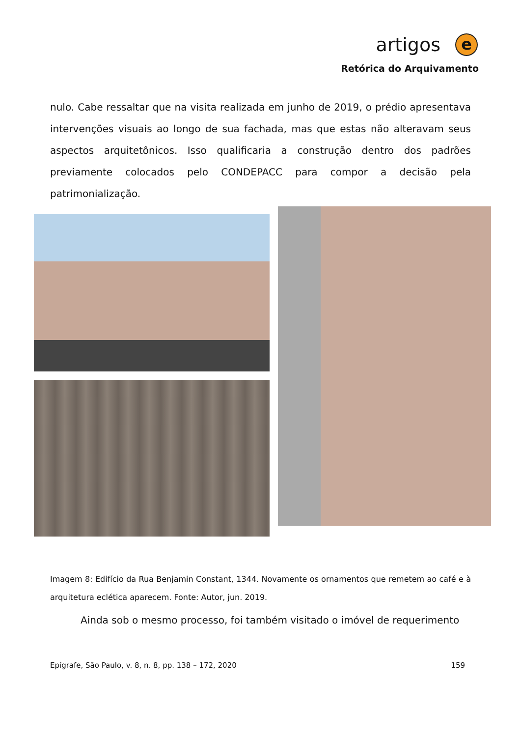artigos e
Retórica do Arquivamento
nulo. Cabe ressaltar que na visita realizada em junho de 2019, o prédio apresentava intervenções visuais ao longo de sua fachada, mas que estas não alteravam seus aspectos arquitetônicos. Isso qualificaria a construção dentro dos padrões previamente colocados pelo CONDEPACC para compor a decisão pela patrimonialização.
Imagem 8: Edifício da Rua Benjamin Constant, 1344. Novamente os ornamentos que remetem ao café e à arquitetura eclética aparecem. Fonte: Autor, jun. 2019.
Ainda sob o mesmo processo, foi também visitado o imóvel de requerimento
Epígrafe, São Paulo, v. 8, n. 8, pp. 138 – 172, 2020 159